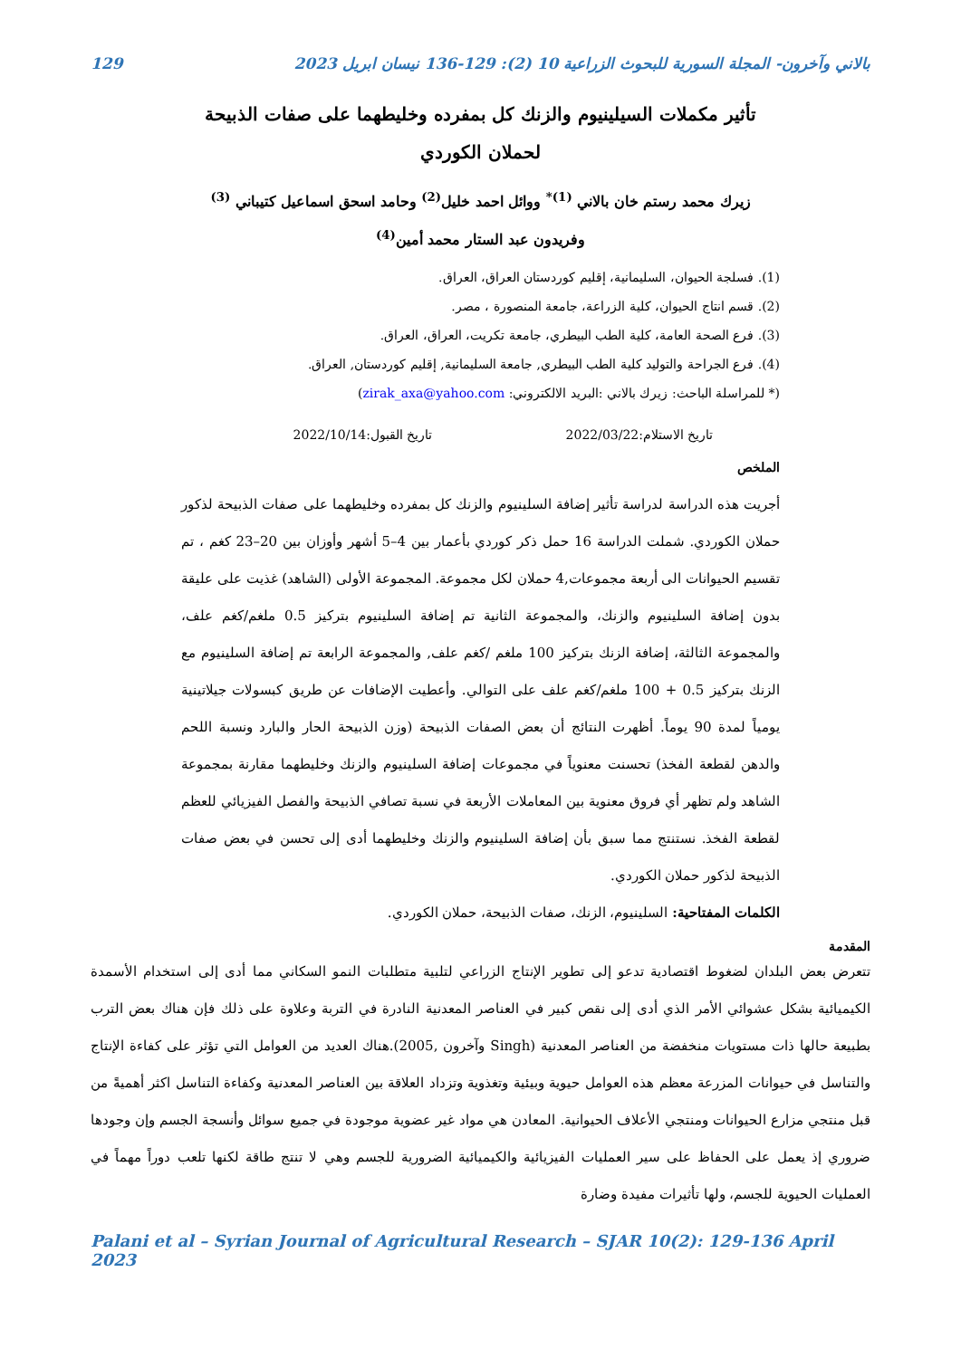بالاني وآخرون- المجلة السورية للبحوث الزراعية 10 (2): 129-136 نيسان ابريل 2023 129
تأثير مكملات السيلينيوم والزنك كل بمفرده وخليطهما على صفات الذبيحة لحملان الكوردي
زيرك محمد رستم خان بالاني <sup>(1)*</sup> ووائل احمد خليل<sup>(2)</sup> وحامد اسحق اسماعيل كتيباني <sup>(3)</sup>
وفريدون عبد الستار محمد أمين<sup>(4)</sup>
(1). فسلجة الحيوان، السليمانية، إقليم كوردستان العراق، العراق.
(2). قسم انتاج الحيوان، كلية الزراعة، جامعة المنصورة ، مصر.
(3). فرع الصحة العامة، كلية الطب البيطري، جامعة تكريت، العراق، العراق.
(4). فرع الجراحة والتوليد كلية الطب البيطري, جامعة السليمانية, إقليم كوردستان, العراق.
(* للمراسلة الباحث: زيرك بالاني :البريد الالكتروني: zirak_axa@yahoo.com)
تاريخ الاستلام:2022/03/22 تاريخ القبول:2022/10/14
الملخص
أجريت هذه الدراسة لدراسة تأثير إضافة السلينيوم والزنك كل بمفرده وخليطهما على صفات الذبيحة لذكور حملان الكوردي. شملت الدراسة 16 حمل ذكر كوردي بأعمار بين 4–5 أشهر وأوزان بين 20–23 كغم ، تم تقسيم الحيوانات الى أربعة مجموعات,4 حملان لكل مجموعة. المجموعة الأولى (الشاهد) غذيت على عليقة بدون إضافة السلينيوم والزنك، والمجموعة الثانية تم إضافة السلينيوم بتركيز 0.5 ملغم/كغم علف، والمجموعة الثالثة، إضافة الزنك بتركيز 100 ملغم /كغم علف, والمجموعة الرابعة تم إضافة السلينيوم مع الزنك بتركيز 0.5 + 100 ملغم/كغم علف على التوالي. وأعطيت الإضافات عن طريق كبسولات جيلاتينية يومياً لمدة 90 يوماً. أظهرت النتائج أن بعض الصفات الذبيحة (وزن الذبيحة الحار والبارد ونسبة اللحم والدهن لقطعة الفخذ) تحسنت معنوياً في مجموعات إضافة السلينيوم والزنك وخليطهما مقارنة بمجموعة الشاهد ولم تظهر أي فروق معنوية بين المعاملات الأربعة في نسبة تصافي الذبيحة والفصل الفيزيائي للعظم لقطعة الفخذ. نستنتج مما سبق بأن إضافة السلينيوم والزنك وخليطهما أدى إلى تحسن في بعض صفات الذبيحة لذكور حملان الكوردي.
الكلمات المفتاحية: السلينيوم، الزنك، صفات الذبيحة، حملان الكوردي.
المقدمة
تتعرض بعض البلدان لضغوط اقتصادية تدعو إلى تطوير الإنتاج الزراعي لتلبية متطلبات النمو السكاني مما أدى إلى استخدام الأسمدة الكيميائية بشكل عشوائي الأمر الذي أدى إلى نقص كبير في العناصر المعدنية النادرة في التربة وعلاوة على ذلك فإن هناك بعض الترب بطبيعة حالها ذات مستويات منخفضة من العناصر المعدنية (Singh وآخرون ,2005).هناك العديد من العوامل التي تؤثر على كفاءة الإنتاج والتناسل في حيوانات المزرعة معظم هذه العوامل حيوية وبيئية وتغذوية وتزداد العلاقة بين العناصر المعدنية وكفاءة التناسل اكثر أهميةً من قبل منتجي مزارع الحيوانات ومنتجي الأعلاف الحيوانية. المعادن هي مواد غير عضوية موجودة في جميع سوائل وأنسجة الجسم وإن وجودها ضروري إذ يعمل على الحفاظ على سير العمليات الفيزيائية والكيميائية الضرورية للجسم وهي لا تنتج طاقة لكنها تلعب دوراً مهماً في العمليات الحيوية للجسم، ولها تأثيرات مفيدة وضارة
Palani et al – Syrian Journal of Agricultural Research – SJAR 10(2): 129-136 April 2023